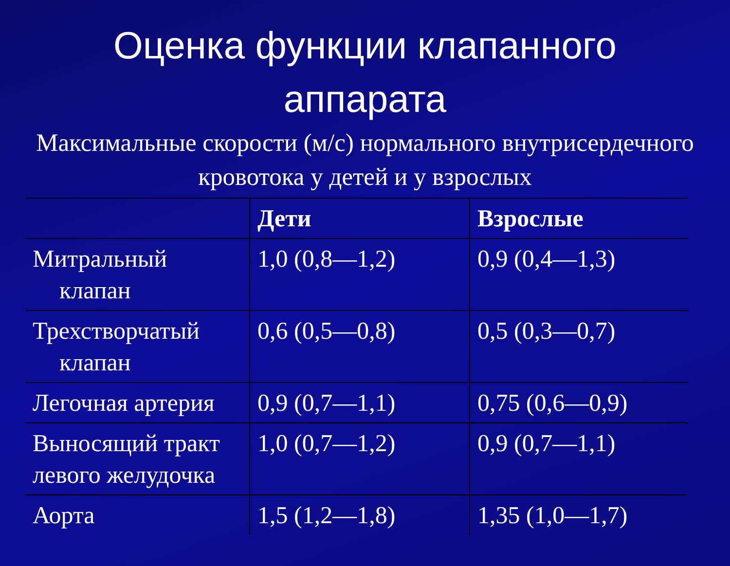Оценка функции клапанного аппарата
Максимальные скорости (м/с) нормального внутрисердечного кровотока у детей и у взрослых
| | Дети | Взрослые |
| --- | --- | --- |
| Митральный клапан | 1,0 (0,8—1,2) | 0,9 (0,4—1,3) |
| Трехстворчатый клапан | 0,6 (0,5—0,8) | 0,5 (0,3—0,7) |
| Легочная артерия | 0,9 (0,7—1,1) | 0,75 (0,6—0,9) |
| Выносящий тракт левого желудочка | 1,0 (0,7—1,2) | 0,9 (0,7—1,1) |
| Аорта | 1,5 (1,2—1,8) | 1,35 (1,0—1,7) |